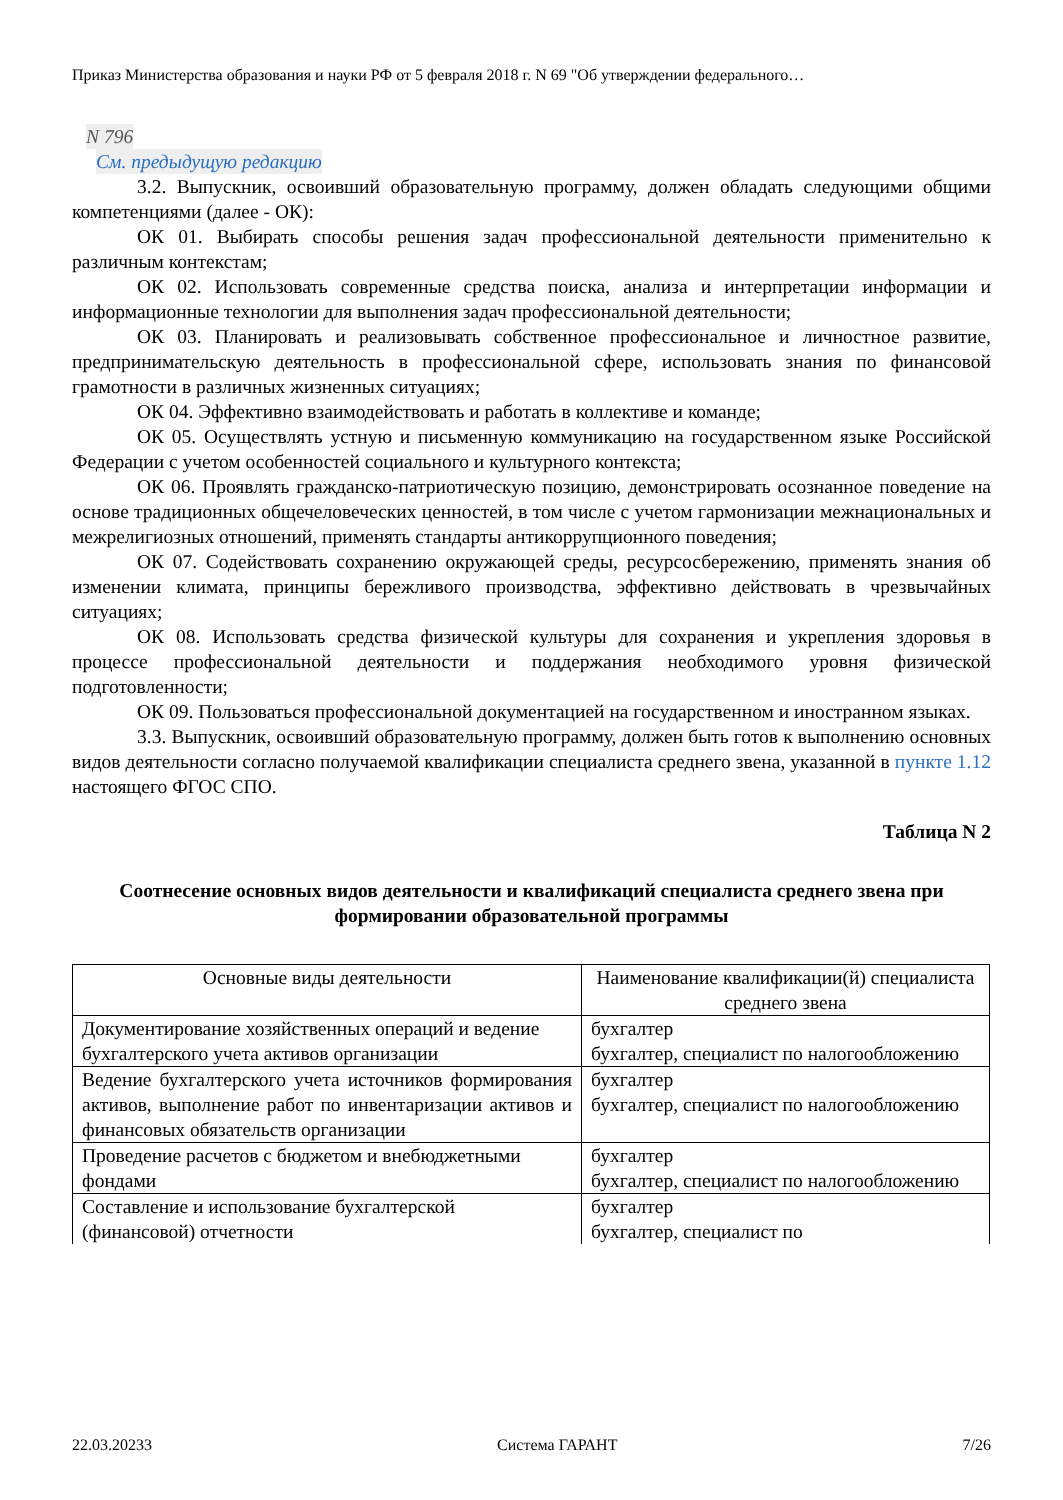Приказ Министерства образования и науки РФ от 5 февраля 2018 г. N 69 "Об утверждении федерального…
N 796
См. предыдущую редакцию
3.2. Выпускник, освоивший образовательную программу, должен обладать следующими общими компетенциями (далее - ОК):
ОК 01. Выбирать способы решения задач профессиональной деятельности применительно к различным контекстам;
ОК 02. Использовать современные средства поиска, анализа и интерпретации информации и информационные технологии для выполнения задач профессиональной деятельности;
ОК 03. Планировать и реализовывать собственное профессиональное и личностное развитие, предпринимательскую деятельность в профессиональной сфере, использовать знания по финансовой грамотности в различных жизненных ситуациях;
ОК 04. Эффективно взаимодействовать и работать в коллективе и команде;
ОК 05. Осуществлять устную и письменную коммуникацию на государственном языке Российской Федерации с учетом особенностей социального и культурного контекста;
ОК 06. Проявлять гражданско-патриотическую позицию, демонстрировать осознанное поведение на основе традиционных общечеловеческих ценностей, в том числе с учетом гармонизации межнациональных и межрелигиозных отношений, применять стандарты антикоррупционного поведения;
ОК 07. Содействовать сохранению окружающей среды, ресурсосбережению, применять знания об изменении климата, принципы бережливого производства, эффективно действовать в чрезвычайных ситуациях;
ОК 08. Использовать средства физической культуры для сохранения и укрепления здоровья в процессе профессиональной деятельности и поддержания необходимого уровня физической подготовленности;
ОК 09. Пользоваться профессиональной документацией на государственном и иностранном языках.
3.3. Выпускник, освоивший образовательную программу, должен быть готов к выполнению основных видов деятельности согласно получаемой квалификации специалиста среднего звена, указанной в пункте 1.12 настоящего ФГОС СПО.
Таблица N 2
Соотнесение основных видов деятельности и квалификаций специалиста среднего звена при формировании образовательной программы
| Основные виды деятельности | Наименование квалификации(й) специалиста среднего звена |
| --- | --- |
| Документирование хозяйственных операций и ведение бухгалтерского учета активов организации | бухгалтер бухгалтер, специалист по налогообложению |
| Ведение бухгалтерского учета источников формирования активов, выполнение работ по инвентаризации активов и финансовых обязательств организации | бухгалтер бухгалтер, специалист по налогообложению |
| Проведение расчетов с бюджетом и внебюджетными фондами | бухгалтер бухгалтер, специалист по налогообложению |
| Составление и использование бухгалтерской (финансовой) отчетности | бухгалтер бухгалтер, специалист по |
22.03.20233 Система ГАРАНТ 7/26